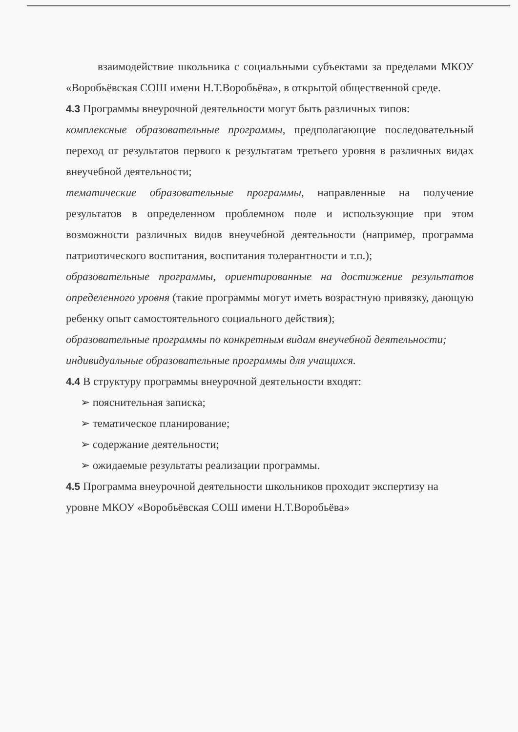взаимодействие школьника с социальными субъектами за пределами МКОУ «Воробьёвская СОШ имени Н.Т.Воробьёва», в открытой общественной среде.
4.3 Программы внеурочной деятельности могут быть различных типов:
комплексные образовательные программы, предполагающие последовательный переход от результатов первого к результатам третьего уровня в различных видах внеучебной деятельности;
тематические образовательные программы, направленные на получение результатов в определенном проблемном поле и использующие при этом возможности различных видов внеучебной деятельности (например, программа патриотического воспитания, воспитания толерантности и т.п.);
образовательные программы, ориентированные на достижение результатов определенного уровня (такие программы могут иметь возрастную привязку, дающую ребенку опыт самостоятельного социального действия);
образовательные программы по конкретным видам внеучебной деятельности;
индивидуальные образовательные программы для учащихся.
4.4 В структуру программы внеурочной деятельности входят:
➢ пояснительная записка;
➢ тематическое планирование;
➢ содержание деятельности;
➢ ожидаемые результаты реализации программы.
4.5 Программа внеурочной деятельности школьников проходит экспертизу на уровне МКОУ «Воробьёвская СОШ имени Н.Т.Воробьёва»